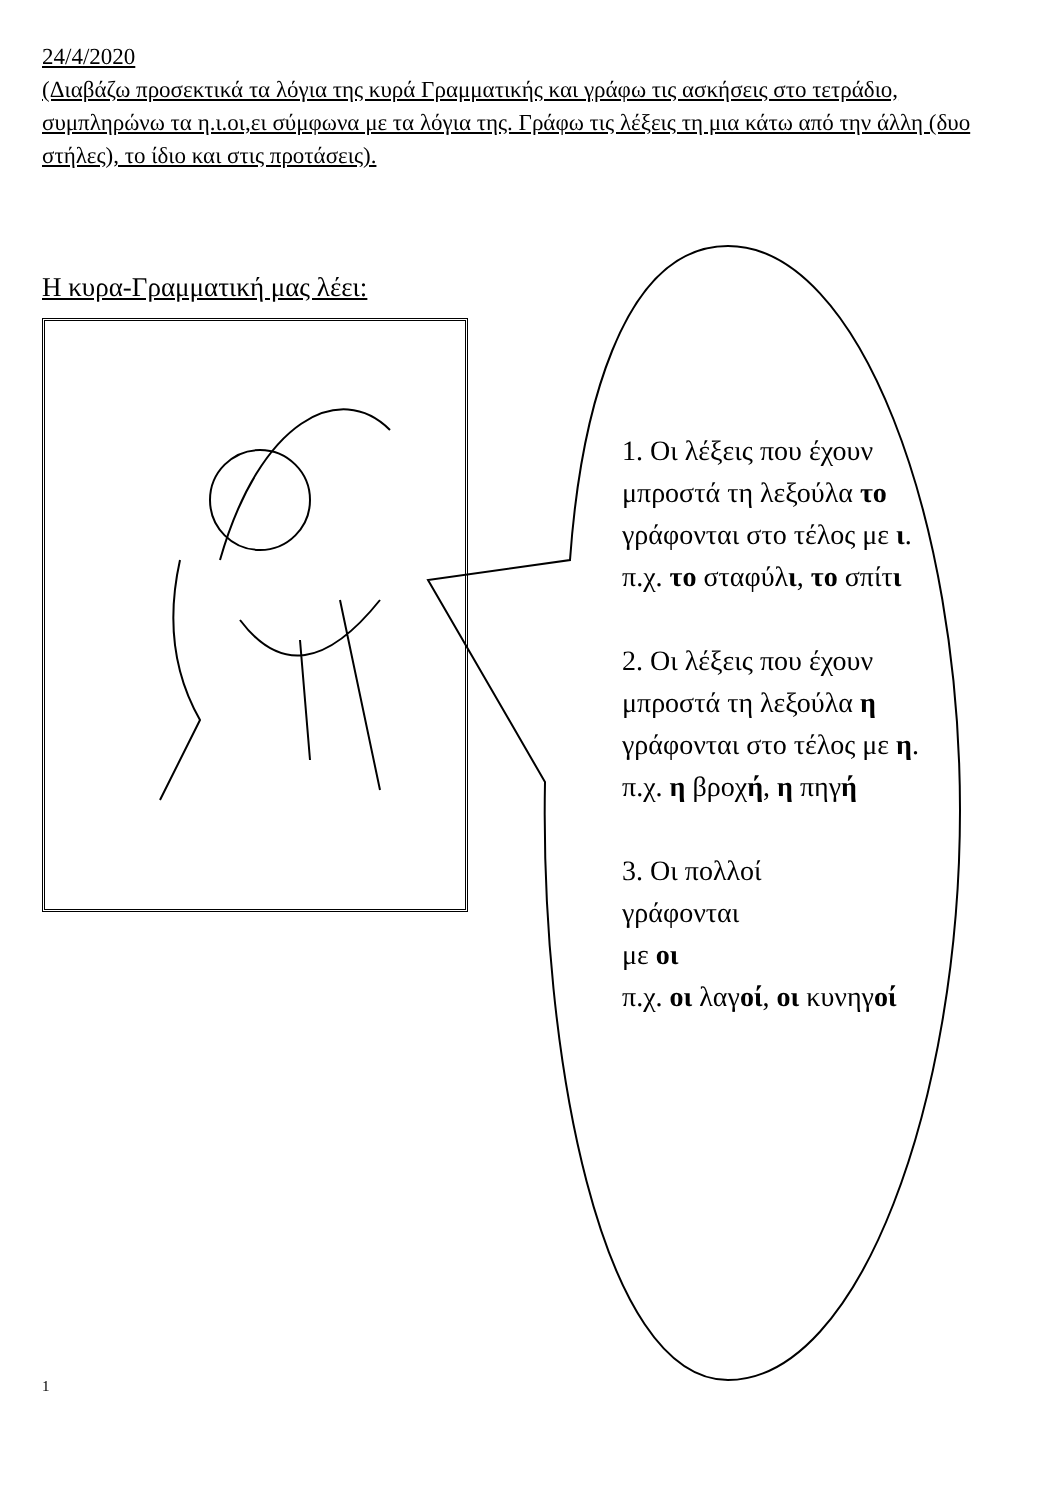24/4/2020
(Διαβάζω προσεκτικά τα λόγια της κυρά Γραμματικής και γράφω τις ασκήσεις στο τετράδιο, συμπληρώνω τα η.ι.οι,ει σύμφωνα με τα λόγια της. Γράφω τις λέξεις τη μια κάτω από την άλλη (δυο στήλες), το ίδιο και στις προτάσεις).
Η κυρα-Γραμματική μας λέει:
1. Οι λέξεις που έχουν μπροστά τη λεξούλα το γράφονται στο τέλος με ι.
π.χ. το σταφύλι, το σπίτι
2. Οι λέξεις που έχουν μπροστά τη λεξούλα η γράφονται στο τέλος με η.
π.χ. η βροχή, η πηγή
3. Οι πολλοί
γράφονται
με οι
π.χ. οι λαγοί, οι κυνηγοί
1